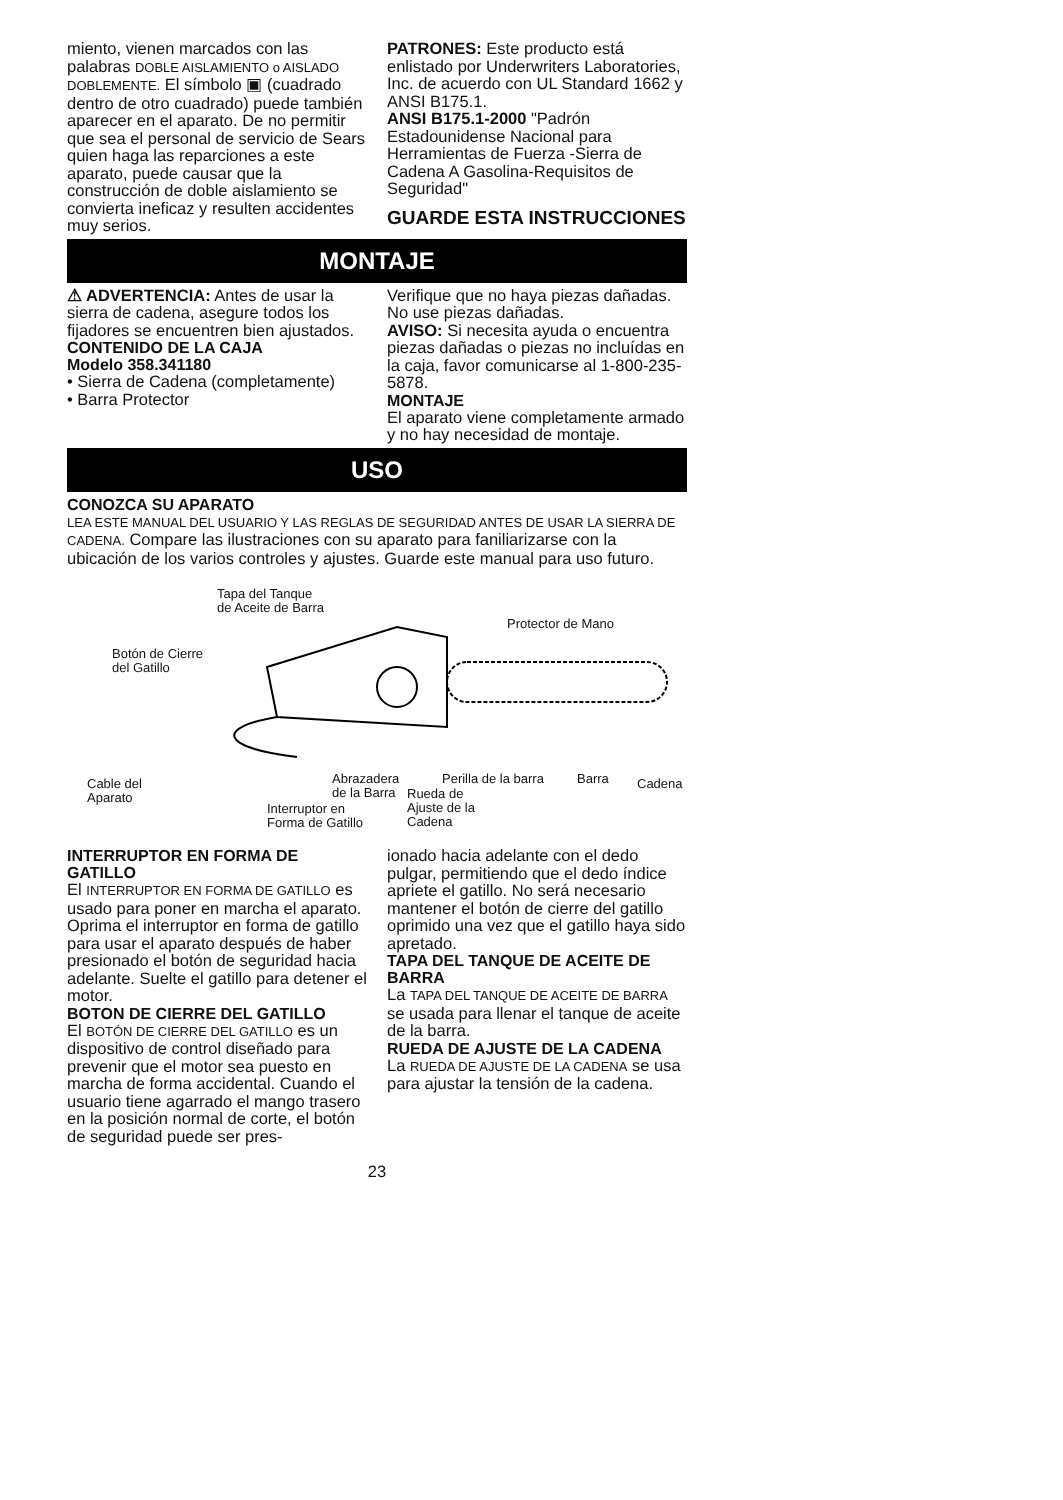miento, vienen marcados con las palabras DOBLE AISLAMIENTO o AISLADO DOBLEMENTE. El símbolo ▣ (cuadrado dentro de otro cuadrado) puede también aparecer en el aparato. De no permitir que sea el personal de servicio de Sears quien haga las reparciones a este aparato, puede causar que la construcción de doble aislamiento se convierta ineficaz y resulten accidentes muy serios.
PATRONES: Este producto está enlistado por Underwriters Laboratories, Inc. de acuerdo con UL Standard 1662 y ANSI B175.1.
ANSI B175.1-2000 "Padrón Estadounidense Nacional para Herramientas de Fuerza -Sierra de Cadena A Gasolina-Requisitos de Seguridad"
GUARDE ESTA INSTRUCCIONES
MONTAJE
⚠ ADVERTENCIA: Antes de usar la sierra de cadena, asegure todos los fijadores se encuentren bien ajustados.
CONTENIDO DE LA CAJA
Modelo 358.341180
• Sierra de Cadena (completamente)
• Barra Protector
Verifique que no haya piezas dañadas. No use piezas dañadas.
AVISO: Si necesita ayuda o encuentra piezas dañadas o piezas no incluídas en la caja, favor comunicarse al 1-800-235-5878.
MONTAJE
El aparato viene completamente armado y no hay necesidad de montaje.
USO
CONOZCA SU APARATO
LEA ESTE MANUAL DEL USUARIO Y LAS REGLAS DE SEGURIDAD ANTES DE USAR LA SIERRA DE CADENA. Compare las ilustraciones con su aparato para faniliarizarse con la ubicación de los varios controles y ajustes. Guarde este manual para uso futuro.
Tapa del Tanque
de Aceite de Barra
Protector de Mano
Botón de Cierre
del Gatillo
Cable del
Aparato
Abrazadera
de la Barra
Interruptor en
Forma de Gatillo
Perilla de la barra Barra Cadena
Rueda de
Ajuste de la
Cadena
INTERRUPTOR EN FORMA DE GATILLO
El INTERRUPTOR EN FORMA DE GATILLO es usado para poner en marcha el aparato. Oprima el interruptor en forma de gatillo para usar el aparato después de haber presionado el botón de seguridad hacia adelante. Suelte el gatillo para detener el motor.
BOTON DE CIERRE DEL GATILLO
El BOTÓN DE CIERRE DEL GATILLO es un dispositivo de control diseñado para prevenir que el motor sea puesto en marcha de forma accidental. Cuando el usuario tiene agarrado el mango trasero en la posición normal de corte, el botón de seguridad puede ser pres-
ionado hacia adelante con el dedo pulgar, permitiendo que el dedo índice apriete el gatillo. No será necesario mantener el botón de cierre del gatillo oprimido una vez que el gatillo haya sido apretado.
TAPA DEL TANQUE DE ACEITE DE BARRA
La TAPA DEL TANQUE DE ACEITE DE BARRA se usada para llenar el tanque de aceite de la barra.
RUEDA DE AJUSTE DE LA CADENA
La RUEDA DE AJUSTE DE LA CADENA se usa para ajustar la tensión de la cadena.
23